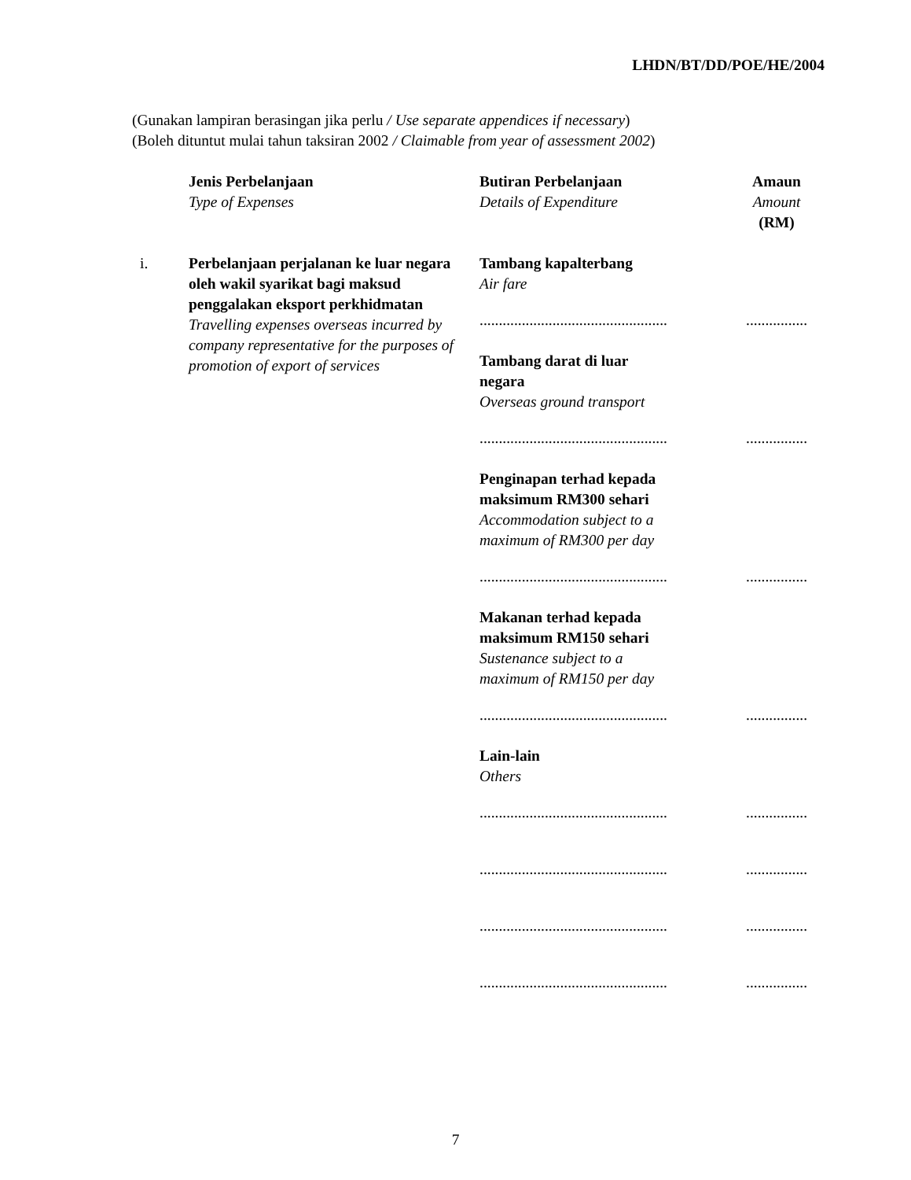LHDN/BT/DD/POE/HE/2004
(Gunakan lampiran berasingan jika perlu / Use separate appendices if necessary)
(Boleh dituntut mulai tahun taksiran 2002 / Claimable from year of assessment 2002)
| | Jenis Perbelanjaan Type of Expenses | Butiran Perbelanjaan Details of Expenditure | Amaun Amount (RM) |
| --- | --- | --- | --- |
| i. | Perbelanjaan perjalanan ke luar negara oleh wakil syarikat bagi maksud penggalakan eksport perkhidmatan Travelling expenses overseas incurred by company representative for the purposes of promotion of export of services | Tambang kapalterbang Air fare | |
| | | ................................................. | ................ |
| | | Tambang darat di luar negara Overseas ground transport | |
| | | ................................................. | ................ |
| | | Penginapan terhad kepada maksimum RM300 sehari Accommodation subject to a maximum of RM300 per day | |
| | | ................................................. | ................ |
| | | Makanan terhad kepada maksimum RM150 sehari Sustenance subject to a maximum of RM150 per day | |
| | | ................................................. | ................ |
| | | Lain-lain Others | |
| | | ................................................. | ................ |
| | | ................................................. | ................ |
| | | ................................................. | ................ |
| | | ................................................. | ................ |
7